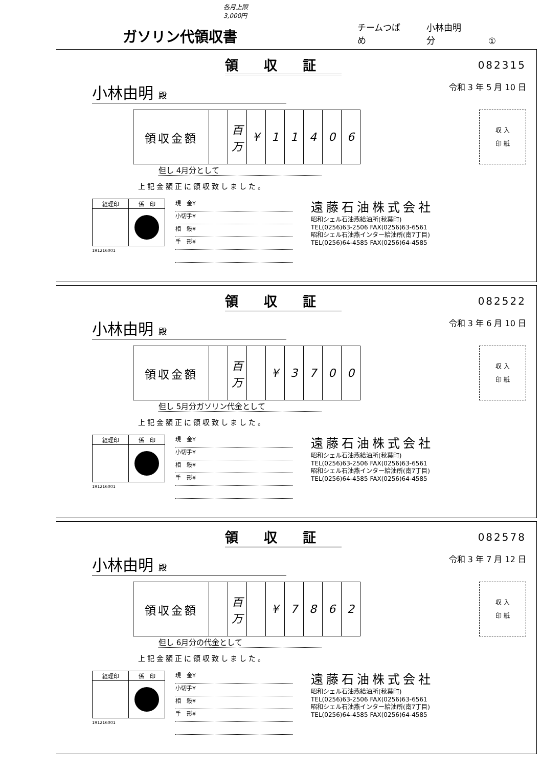ガソリン代領収書
各月上限 3,000円
チームつばめ 小林由明分 ①
領収証
082315
小林由明 殿 令和 3 年 5 月 10 日
| 領収金額 | | 百万 | ¥ | 1 | 1 | 4 | 0 | 6 |
収 入
印 紙
但し 4月分として
上記金額正に領収致しました。
| 経理印 | 係 印 |
191216001
現　金¥
小切手¥
相　殺¥
手　形¥
遠藤石油株式会社
昭和シェル石油燕給油所(秋葉町)
TEL(0256)63-2506 FAX(0256)63-6561
昭和シェル石油燕インター給油所(南7丁目)
TEL(0256)64-4585 FAX(0256)64-4585
領収証
082522
小林由明 殿 令和 3 年 6 月 10 日
| 領収金額 | | 百万 | | ¥ | 3 | 7 | 0 | 0 |
収 入
印 紙
但し 5月分ガソリン代金として
上記金額正に領収致しました。
| 経理印 | 係 印 |
191216001
現　金¥
小切手¥
相　殺¥
手　形¥
遠藤石油株式会社
昭和シェル石油燕給油所(秋葉町)
TEL(0256)63-2506 FAX(0256)63-6561
昭和シェル石油燕インター給油所(南7丁目)
TEL(0256)64-4585 FAX(0256)64-4585
領収証
082578
小林由明 殿 令和 3 年 7 月 12 日
| 領収金額 | | 百万 | | ¥ | 7 | 8 | 6 | 2 |
収 入
印 紙
但し 6月分の代金として
上記金額正に領収致しました。
| 経理印 | 係 印 |
191216001
現　金¥
小切手¥
相　殺¥
手　形¥
遠藤石油株式会社
昭和シェル石油燕給油所(秋葉町)
TEL(0256)63-2506 FAX(0256)63-6561
昭和シェル石油燕インター給油所(南7丁目)
TEL(0256)64-4585 FAX(0256)64-4585